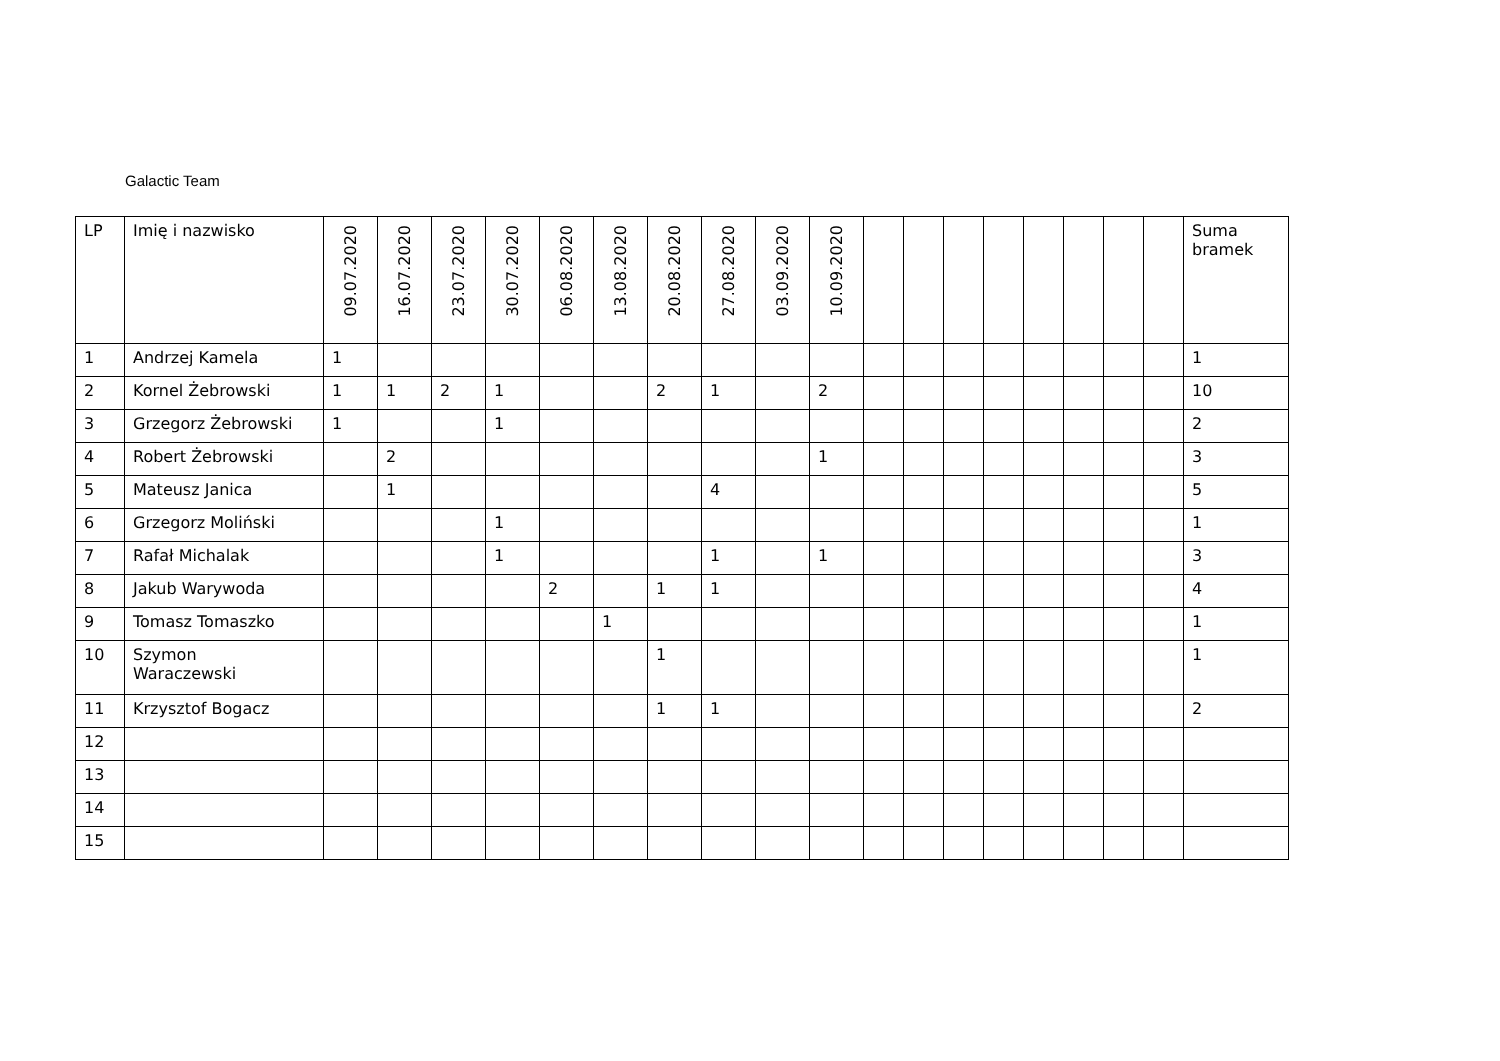Galactic Team
| LP | Imię i nazwisko | 09.07.2020 | 16.07.2020 | 23.07.2020 | 30.07.2020 | 06.08.2020 | 13.08.2020 | 20.08.2020 | 27.08.2020 | 03.09.2020 | 10.09.2020 | | | | | | | | | Suma bramek |
| --- | --- | --- | --- | --- | --- | --- | --- | --- | --- | --- | --- | --- | --- | --- | --- | --- | --- | --- | --- | --- |
| 1 | Andrzej Kamela | 1 | | | | | | | | | | | | | | | | | | 1 |
| 2 | Kornel Żebrowski | 1 | 1 | 2 | 1 | | | 2 | 1 | | 2 | | | | | | | | | 10 |
| 3 | Grzegorz Żebrowski | 1 | | | 1 | | | | | | | | | | | | | | | 2 |
| 4 | Robert Żebrowski | | 2 | | | | | | | | 1 | | | | | | | | | 3 |
| 5 | Mateusz Janica | | 1 | | | | | | 4 | | | | | | | | | | | 5 |
| 6 | Grzegorz Moliński | | | | 1 | | | | | | | | | | | | | | | 1 |
| 7 | Rafał Michalak | | | | 1 | | | | 1 | | 1 | | | | | | | | | 3 |
| 8 | Jakub Warywoda | | | | | 2 | | 1 | 1 | | | | | | | | | | | 4 |
| 9 | Tomasz Tomaszko | | | | | | 1 | | | | | | | | | | | | | 1 |
| 10 | Szymon Waraczewski | | | | | | | 1 | | | | | | | | | | | | 1 |
| 11 | Krzysztof Bogacz | | | | | | | 1 | 1 | | | | | | | | | | | 2 |
| 12 | | | | | | | | | | | | | | | | | | | | |
| 13 | | | | | | | | | | | | | | | | | | | | |
| 14 | | | | | | | | | | | | | | | | | | | | |
| 15 | | | | | | | | | | | | | | | | | | | | |